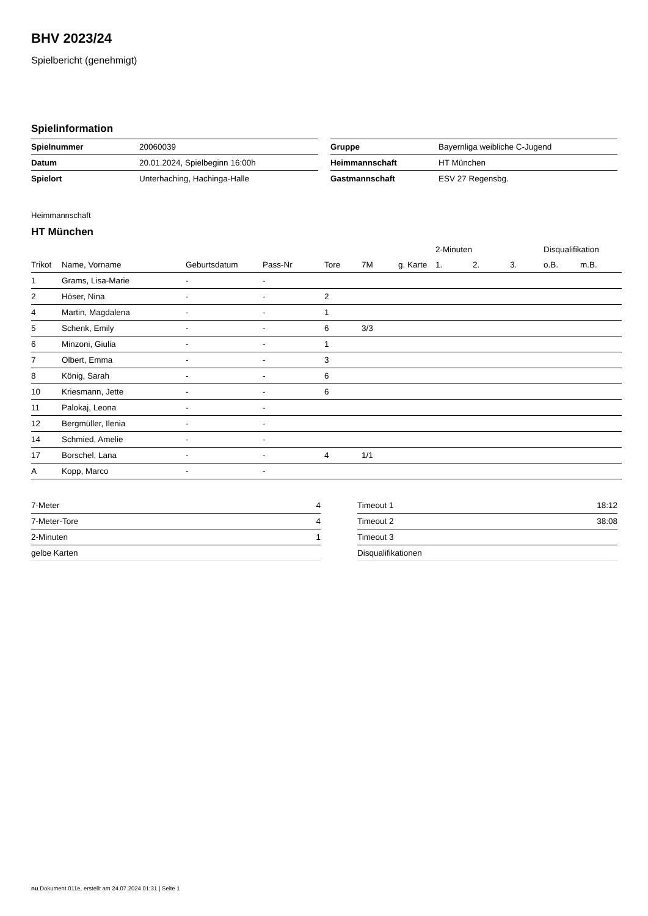BHV 2023/24
Spielbericht (genehmigt)
Spielinformation
| Spielnummer | 20060039 |
| Datum | 20.01.2024, Spielbeginn 16:00h |
| Spielort | Unterhaching, Hachinga-Halle |
| Gruppe | Bayernliga weibliche C-Jugend |
| Heimmannschaft | HT München |
| Gastmannschaft | ESV 27 Regensbg. |
Heimmannschaft
HT München
| | | | | | | | 2-Minuten | | | Disqualifikation | |
| --- | --- | --- | --- | --- | --- | --- | --- | --- | --- | --- | --- |
| Trikot | Name, Vorname | Geburtsdatum | Pass-Nr | Tore | 7M | g. Karte | 1. | 2. | 3. | o.B. | m.B. |
| 1 | Grams, Lisa-Marie | - | - | | | | | | | | |
| 2 | Höser, Nina | - | - | 2 | | | | | | | |
| 4 | Martin, Magdalena | - | - | 1 | | | | | | | |
| 5 | Schenk, Emily | - | - | 6 | 3/3 | | | | | | |
| 6 | Minzoni, Giulia | - | - | 1 | | | | | | | |
| 7 | Olbert, Emma | - | - | 3 | | | | | | | |
| 8 | König, Sarah | - | - | 6 | | | | | | | |
| 10 | Kriesmann, Jette | - | - | 6 | | | | | | | |
| 11 | Palokaj, Leona | - | - | | | | | | | | |
| 12 | Bergmüller, Ilenia | - | - | | | | | | | | |
| 14 | Schmied, Amelie | - | - | | | | | | | | |
| 17 | Borschel, Lana | - | - | 4 | 1/1 | | | | | | |
| A | Kopp, Marco | - | - | | | | | | | | |
| 7-Meter | 4 |
| 7-Meter-Tore | 4 |
| 2-Minuten | 1 |
| gelbe Karten | |
| Timeout 1 | 18:12 |
| Timeout 2 | 38:08 |
| Timeout 3 | |
| Disqualifikationen | |
nu.Dokument 011e, erstellt am 24.07.2024 01:31 | Seite 1